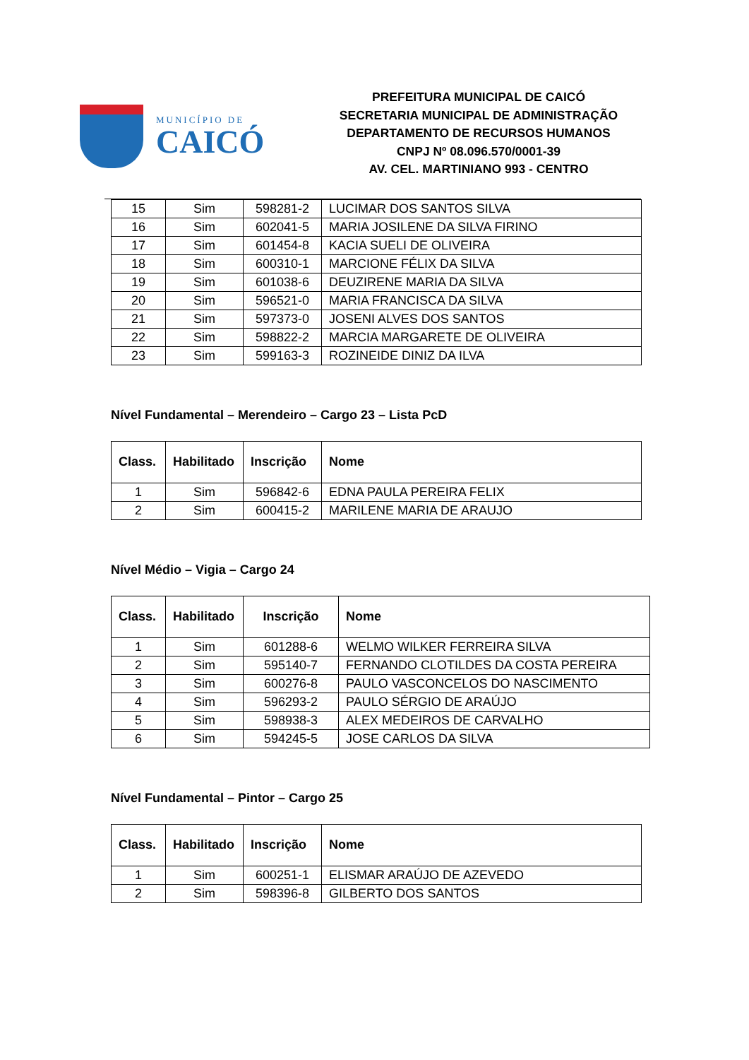MUNICÍPIO DE
CAICÓ
PREFEITURA MUNICIPAL DE CAICÓ
SECRETARIA MUNICIPAL DE ADMINISTRAÇÃO
DEPARTAMENTO DE RECURSOS HUMANOS
CNPJ Nº 08.096.570/0001-39
AV. CEL. MARTINIANO 993 - CENTRO
| 15 | Sim | 598281-2 | LUCIMAR DOS SANTOS SILVA |
| 16 | Sim | 602041-5 | MARIA JOSILENE DA SILVA FIRINO |
| 17 | Sim | 601454-8 | KACIA SUELI DE OLIVEIRA |
| 18 | Sim | 600310-1 | MARCIONE FÉLIX DA SILVA |
| 19 | Sim | 601038-6 | DEUZIRENE MARIA DA SILVA |
| 20 | Sim | 596521-0 | MARIA FRANCISCA DA SILVA |
| 21 | Sim | 597373-0 | JOSENI ALVES DOS SANTOS |
| 22 | Sim | 598822-2 | MARCIA MARGARETE DE OLIVEIRA |
| 23 | Sim | 599163-3 | ROZINEIDE DINIZ DA ILVA |
Nível Fundamental – Merendeiro – Cargo 23 – Lista PcD
| Class. | Habilitado | Inscrição | Nome |
| --- | --- | --- | --- |
| 1 | Sim | 596842-6 | EDNA PAULA PEREIRA FELIX |
| 2 | Sim | 600415-2 | MARILENE MARIA DE ARAUJO |
Nível Médio – Vigia – Cargo 24
| Class. | Habilitado | Inscrição | Nome |
| --- | --- | --- | --- |
| 1 | Sim | 601288-6 | WELMO WILKER FERREIRA SILVA |
| 2 | Sim | 595140-7 | FERNANDO CLOTILDES DA COSTA PEREIRA |
| 3 | Sim | 600276-8 | PAULO VASCONCELOS DO NASCIMENTO |
| 4 | Sim | 596293-2 | PAULO SÉRGIO DE ARAÚJO |
| 5 | Sim | 598938-3 | ALEX MEDEIROS DE CARVALHO |
| 6 | Sim | 594245-5 | JOSE CARLOS DA SILVA |
Nível Fundamental – Pintor – Cargo 25
| Class. | Habilitado | Inscrição | Nome |
| --- | --- | --- | --- |
| 1 | Sim | 600251-1 | ELISMAR ARAÚJO DE AZEVEDO |
| 2 | Sim | 598396-8 | GILBERTO DOS SANTOS |